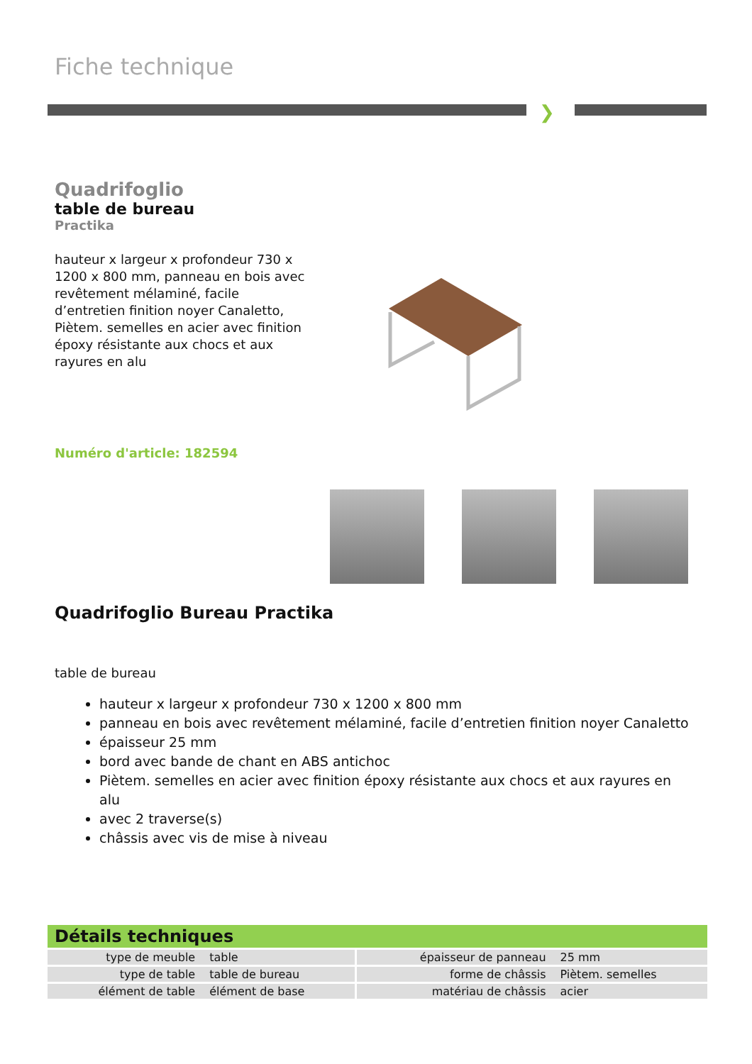Fiche technique
❯
Quadrifoglio
table de bureau
Practika
hauteur x largeur x profondeur 730 x 1200 x 800 mm, panneau en bois avec revêtement mélaminé, facile d’entretien finition noyer Canaletto, Piètem. semelles en acier avec finition époxy résistante aux chocs et aux rayures en alu
Numéro d'article: 182594
Quadrifoglio Bureau Practika
table de bureau
hauteur x largeur x profondeur 730 x 1200 x 800 mm
panneau en bois avec revêtement mélaminé, facile d’entretien finition noyer Canaletto
épaisseur 25 mm
bord avec bande de chant en ABS antichoc
Piètem. semelles en acier avec finition époxy résistante aux chocs et aux rayures en alu
avec 2 traverse(s)
châssis avec vis de mise à niveau
Détails techniques
| type de meuble | table | épaisseur de panneau | 25 mm |
| type de table | table de bureau | forme de châssis | Piètem. semelles |
| élément de table | élément de base | matériau de châssis | acier |